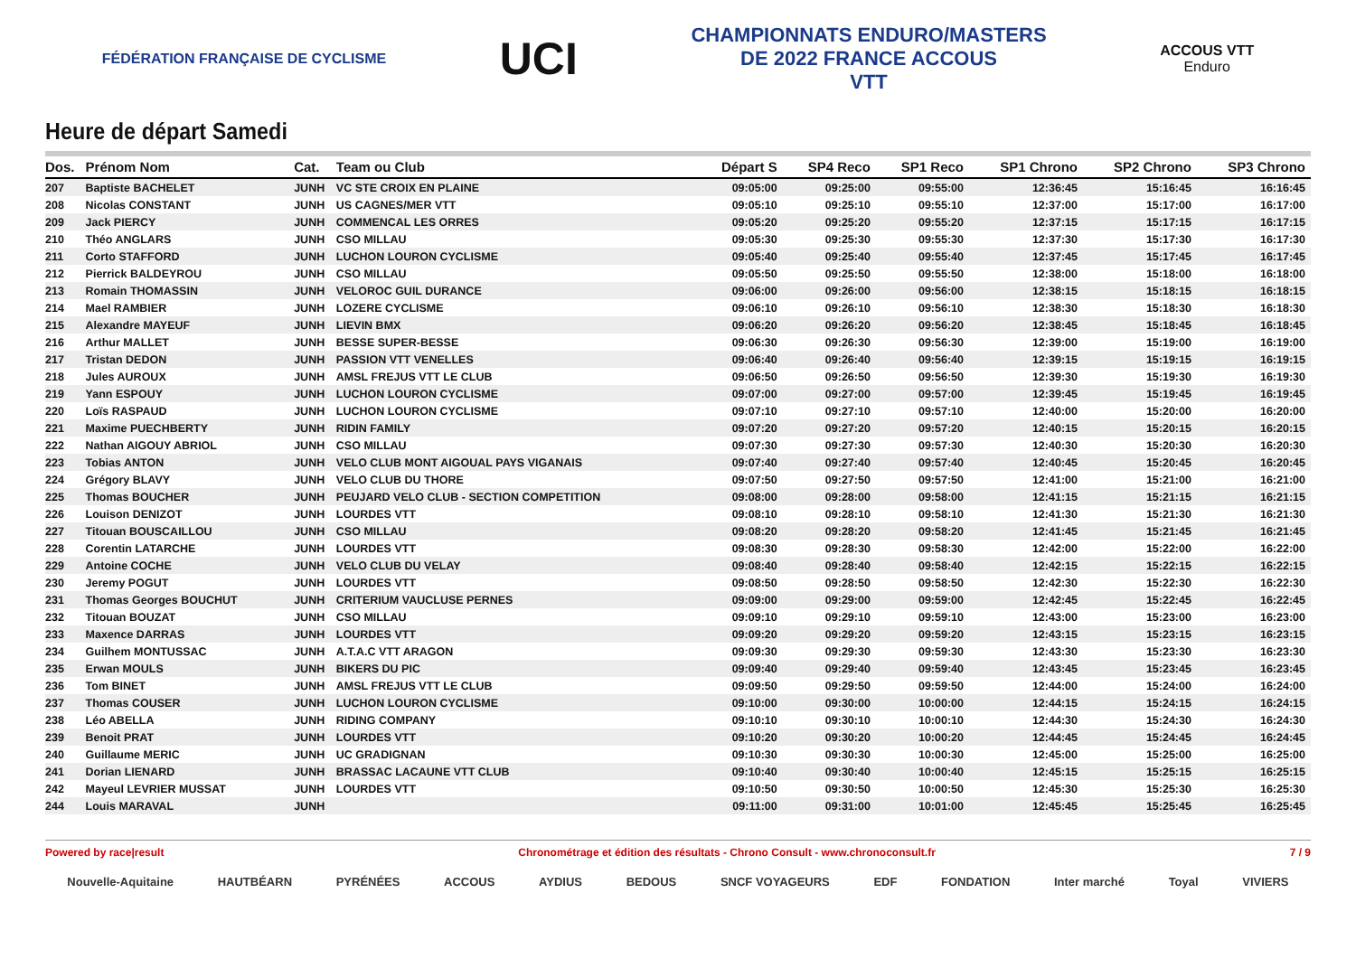FÉDÉRATION FRANÇAISE DE CYCLISME
UCI
CHAMPIONNATS ENDURO/MASTERS
DE 2022 FRANCE ACCOUS
VTT
ACCOUS VTT
Enduro
Heure de départ Samedi
| Dos. | Prénom Nom | Cat. | Team ou Club | Départ S | SP4 Reco | SP1 Reco | SP1 Chrono | SP2 Chrono | SP3 Chrono |
| --- | --- | --- | --- | --- | --- | --- | --- | --- | --- |
| 207 | Baptiste BACHELET | JUNH | VC STE CROIX EN PLAINE | 09:05:00 | 09:25:00 | 09:55:00 | 12:36:45 | 15:16:45 | 16:16:45 |
| 208 | Nicolas CONSTANT | JUNH | US CAGNES/MER VTT | 09:05:10 | 09:25:10 | 09:55:10 | 12:37:00 | 15:17:00 | 16:17:00 |
| 209 | Jack PIERCY | JUNH | COMMENCAL LES ORRES | 09:05:20 | 09:25:20 | 09:55:20 | 12:37:15 | 15:17:15 | 16:17:15 |
| 210 | Théo ANGLARS | JUNH | CSO MILLAU | 09:05:30 | 09:25:30 | 09:55:30 | 12:37:30 | 15:17:30 | 16:17:30 |
| 211 | Corto STAFFORD | JUNH | LUCHON LOURON CYCLISME | 09:05:40 | 09:25:40 | 09:55:40 | 12:37:45 | 15:17:45 | 16:17:45 |
| 212 | Pierrick BALDEYROU | JUNH | CSO MILLAU | 09:05:50 | 09:25:50 | 09:55:50 | 12:38:00 | 15:18:00 | 16:18:00 |
| 213 | Romain THOMASSIN | JUNH | VELOROC GUIL DURANCE | 09:06:00 | 09:26:00 | 09:56:00 | 12:38:15 | 15:18:15 | 16:18:15 |
| 214 | Mael RAMBIER | JUNH | LOZERE CYCLISME | 09:06:10 | 09:26:10 | 09:56:10 | 12:38:30 | 15:18:30 | 16:18:30 |
| 215 | Alexandre MAYEUF | JUNH | LIEVIN BMX | 09:06:20 | 09:26:20 | 09:56:20 | 12:38:45 | 15:18:45 | 16:18:45 |
| 216 | Arthur MALLET | JUNH | BESSE SUPER-BESSE | 09:06:30 | 09:26:30 | 09:56:30 | 12:39:00 | 15:19:00 | 16:19:00 |
| 217 | Tristan DEDON | JUNH | PASSION VTT VENELLES | 09:06:40 | 09:26:40 | 09:56:40 | 12:39:15 | 15:19:15 | 16:19:15 |
| 218 | Jules AUROUX | JUNH | AMSL FREJUS VTT LE CLUB | 09:06:50 | 09:26:50 | 09:56:50 | 12:39:30 | 15:19:30 | 16:19:30 |
| 219 | Yann ESPOUY | JUNH | LUCHON LOURON CYCLISME | 09:07:00 | 09:27:00 | 09:57:00 | 12:39:45 | 15:19:45 | 16:19:45 |
| 220 | Loïs RASPAUD | JUNH | LUCHON LOURON CYCLISME | 09:07:10 | 09:27:10 | 09:57:10 | 12:40:00 | 15:20:00 | 16:20:00 |
| 221 | Maxime PUECHBERTY | JUNH | RIDIN FAMILY | 09:07:20 | 09:27:20 | 09:57:20 | 12:40:15 | 15:20:15 | 16:20:15 |
| 222 | Nathan AIGOUY ABRIOL | JUNH | CSO MILLAU | 09:07:30 | 09:27:30 | 09:57:30 | 12:40:30 | 15:20:30 | 16:20:30 |
| 223 | Tobias ANTON | JUNH | VELO CLUB MONT AIGOUAL PAYS VIGANAIS | 09:07:40 | 09:27:40 | 09:57:40 | 12:40:45 | 15:20:45 | 16:20:45 |
| 224 | Grégory BLAVY | JUNH | VELO CLUB DU THORE | 09:07:50 | 09:27:50 | 09:57:50 | 12:41:00 | 15:21:00 | 16:21:00 |
| 225 | Thomas BOUCHER | JUNH | PEUJARD VELO CLUB - SECTION COMPETITION | 09:08:00 | 09:28:00 | 09:58:00 | 12:41:15 | 15:21:15 | 16:21:15 |
| 226 | Louison DENIZOT | JUNH | LOURDES VTT | 09:08:10 | 09:28:10 | 09:58:10 | 12:41:30 | 15:21:30 | 16:21:30 |
| 227 | Titouan BOUSCAILLOU | JUNH | CSO MILLAU | 09:08:20 | 09:28:20 | 09:58:20 | 12:41:45 | 15:21:45 | 16:21:45 |
| 228 | Corentin LATARCHE | JUNH | LOURDES VTT | 09:08:30 | 09:28:30 | 09:58:30 | 12:42:00 | 15:22:00 | 16:22:00 |
| 229 | Antoine COCHE | JUNH | VELO CLUB DU VELAY | 09:08:40 | 09:28:40 | 09:58:40 | 12:42:15 | 15:22:15 | 16:22:15 |
| 230 | Jeremy POGUT | JUNH | LOURDES VTT | 09:08:50 | 09:28:50 | 09:58:50 | 12:42:30 | 15:22:30 | 16:22:30 |
| 231 | Thomas Georges BOUCHUT | JUNH | CRITERIUM VAUCLUSE PERNES | 09:09:00 | 09:29:00 | 09:59:00 | 12:42:45 | 15:22:45 | 16:22:45 |
| 232 | Titouan BOUZAT | JUNH | CSO MILLAU | 09:09:10 | 09:29:10 | 09:59:10 | 12:43:00 | 15:23:00 | 16:23:00 |
| 233 | Maxence DARRAS | JUNH | LOURDES VTT | 09:09:20 | 09:29:20 | 09:59:20 | 12:43:15 | 15:23:15 | 16:23:15 |
| 234 | Guilhem MONTUSSAC | JUNH | A.T.A.C VTT ARAGON | 09:09:30 | 09:29:30 | 09:59:30 | 12:43:30 | 15:23:30 | 16:23:30 |
| 235 | Erwan MOULS | JUNH | BIKERS DU PIC | 09:09:40 | 09:29:40 | 09:59:40 | 12:43:45 | 15:23:45 | 16:23:45 |
| 236 | Tom BINET | JUNH | AMSL FREJUS VTT LE CLUB | 09:09:50 | 09:29:50 | 09:59:50 | 12:44:00 | 15:24:00 | 16:24:00 |
| 237 | Thomas COUSER | JUNH | LUCHON LOURON CYCLISME | 09:10:00 | 09:30:00 | 10:00:00 | 12:44:15 | 15:24:15 | 16:24:15 |
| 238 | Léo ABELLA | JUNH | RIDING COMPANY | 09:10:10 | 09:30:10 | 10:00:10 | 12:44:30 | 15:24:30 | 16:24:30 |
| 239 | Benoit PRAT | JUNH | LOURDES VTT | 09:10:20 | 09:30:20 | 10:00:20 | 12:44:45 | 15:24:45 | 16:24:45 |
| 240 | Guillaume MERIC | JUNH | UC GRADIGNAN | 09:10:30 | 09:30:30 | 10:00:30 | 12:45:00 | 15:25:00 | 16:25:00 |
| 241 | Dorian LIENARD | JUNH | BRASSAC LACAUNE VTT CLUB | 09:10:40 | 09:30:40 | 10:00:40 | 12:45:15 | 15:25:15 | 16:25:15 |
| 242 | Mayeul LEVRIER MUSSAT | JUNH | LOURDES VTT | 09:10:50 | 09:30:50 | 10:00:50 | 12:45:30 | 15:25:30 | 16:25:30 |
| 244 | Louis MARAVAL | JUNH | | 09:11:00 | 09:31:00 | 10:01:00 | 12:45:45 | 15:25:45 | 16:25:45 |
Powered by race|result Chronométrage et édition des résultats - Chrono Consult - www.chronoconsult.fr 7 / 9
Nouvelle-Aquitaine HAUTBÉARN PYRÉNÉES ACCOUS AYDIUS BEDOUS SNCF VOYAGEURS EDF FONDATION Inter marché Toyal VIVIERS